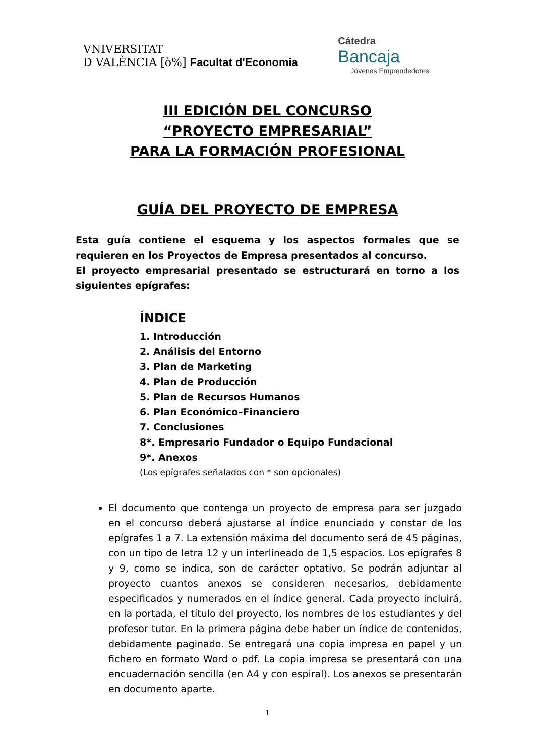VNIVERSITAT
D VALÈNCIA [ò%] Facultat d'Economia
Cátedra
Bancaja
Jóvenes Emprendedores
III EDICIÓN DEL CONCURSO
“PROYECTO EMPRESARIAL”
PARA LA FORMACIÓN PROFESIONAL
GUÍA DEL PROYECTO DE EMPRESA
Esta guía contiene el esquema y los aspectos formales que se requieren en los Proyectos de Empresa presentados al concurso.
El proyecto empresarial presentado se estructurará en torno a los siguientes epígrafes:
ÍNDICE
1. Introducción
2. Análisis del Entorno
3. Plan de Marketing
4. Plan de Producción
5. Plan de Recursos Humanos
6. Plan Económico–Financiero
7. Conclusiones
8*. Empresario Fundador o Equipo Fundacional
9*. Anexos
(Los epígrafes señalados con * son opcionales)
El documento que contenga un proyecto de empresa para ser juzgado en el concurso deberá ajustarse al índice enunciado y constar de los epígrafes 1 a 7. La extensión máxima del documento será de 45 páginas, con un tipo de letra 12 y un interlineado de 1,5 espacios. Los epígrafes 8 y 9, como se indica, son de carácter optativo. Se podrán adjuntar al proyecto cuantos anexos se consideren necesarios, debidamente especificados y numerados en el índice general. Cada proyecto incluirá, en la portada, el título del proyecto, los nombres de los estudiantes y del profesor tutor. En la primera página debe haber un índice de contenidos, debidamente paginado. Se entregará una copia impresa en papel y un fichero en formato Word o pdf. La copia impresa se presentará con una encuadernación sencilla (en A4 y con espiral). Los anexos se presentarán en documento aparte.
1